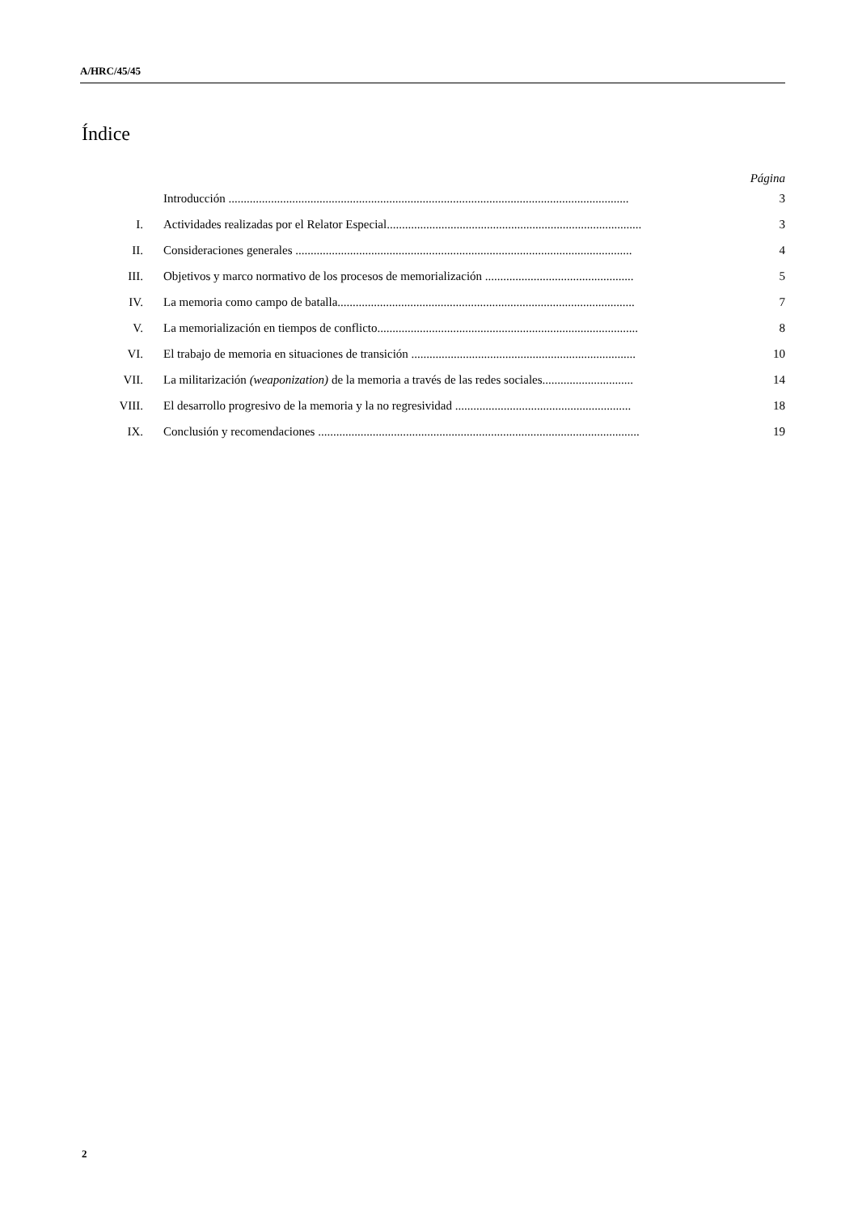A/HRC/45/45
Índice
Página
Introducción .................................................................................................................................... 3
I. Actividades realizadas por el Relator Especial.................................................................................... 3
II. Consideraciones generales ............................................................................................................... 4
III. Objetivos y marco normativo de los procesos de memorialización ................................................. 5
IV. La memoria como campo de batalla.................................................................................................. 7
V. La memorialización en tiempos de conflicto...................................................................................... 8
VI. El trabajo de memoria en situaciones de transición .......................................................................... 10
VII. La militarización (weaponization) de la memoria a través de las redes sociales.............................. 14
VIII. El desarrollo progresivo de la memoria y la no regresividad .......................................................... 18
IX. Conclusión y recomendaciones .......................................................................................................... 19
2